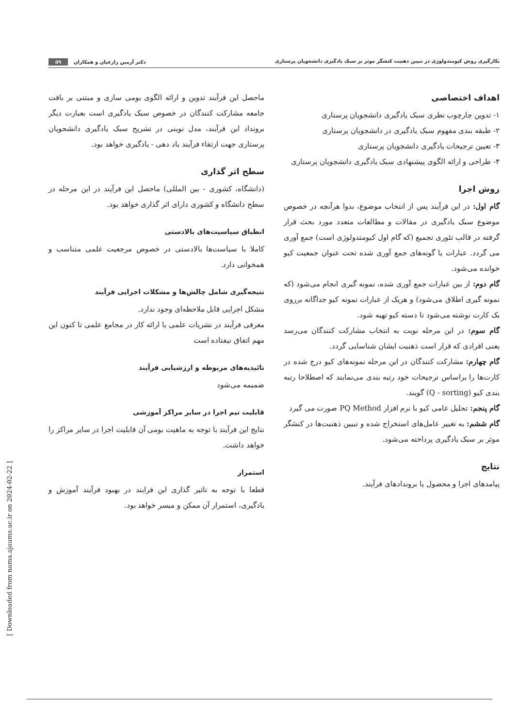بکارگیری روش کیومتدولوژی در تبیین ذهنیت کنشگر موثر بر سبک یادگیری دانشجویان پرستاری دکتر آرمین زارعیان و همکاران ۵۹
اهداف اختصاصی
۱- تدوین چارچوب نظری سبک یادگیری دانشجویان پرستاری
۲- طبقه بندی مفهوم سبک یادگیری در دانشجویان پرستاری
۳- تعیین ترجیحات یادگیری دانشجویان پرستاری
۴- طراحی و ارائه الگوی پیشنهادی سبک یادگیری دانشجویان پرستاری
روش اجرا
گام اول: در این فرآیند پس از انتخاب موضوع، بدوا هرآنچه در خصوص موضوع سبک یادگیری در مقالات و مطالعات متعدد مورد بحث قرار گرفته در قالب تئوری تجمیع (که گام اول کیومتدولوژی است) جمع آوری می گردد. عبارات یا گونه‌های جمع آوری شده تحت عنوان جمعیت کیو خوانده می‌شود.
گام دوم: از بین عبارات جمع آوری شده، نمونه گیری انجام می‌شود (که نمونه گیری اطلاق می‌شود) و هریک از عبارات نمونه کیو جداگانه برروی یک کارت نوشته می‌شود تا دسته کیو تهیه شود.
گام سوم: در این مرحله نوبت به انتخاب مشارکت کنندگان می‌رسد یعنی افرادی که قرار است ذهنیت ایشان شناسایی گردد.
گام چهارم: مشارکت کنندگان در این مرحله نمونه‌های کیو درج شده در کارت‌ها را براساس ترجیحات خود رتبه بندی می‌نمایند که اصطلاحا رتبه بندی کیو (Q - sorting) گویند.
گام پنجم: تحلیل عامی کیو با نرم افزار PQ Method صورت می گیرد
گام ششم: به تغییر عامل‌های استخراج شده و تبیین ذهنیت‌ها در کنشگر موثر بر سبک یادگیری پرداخته می‌شود.
نتایج
پیامدهای اجرا و محصول یا بروندادهای فرآیند.
ماحصل این فرآیند تدوین و ارائه الگوی بومی سازی و مبتنی بر بافت جامعه مشارکت کنندگان در خصوص سبک یادگیری است بعبارت دیگر برونداد این فرآیند، مدل نوینی در تشریح سبک یادگیری دانشجویان پرستاری جهت ارتقاء فرآیند یاد دهی - یادگیری خواهد بود.
سطح اثر گذاری
(دانشگاه، کشوری - بین المللی) ماحصل این فرآیند در این مرحله در سطح دانشگاه و کشوری دارای اثر گذاری خواهد بود.
انطباق سیاسیت‌های بالادستی
کاملا با سیاست‌ها بالادستی در خصوص مرجعیت علمی متناسب و همخوانی دارد.
نتیجه‌گیری شامل چالش‌ها و مشکلات اجرایی فرآیند
مشکل اجرایی قابل ملاحظه‌ای وجود ندارد.
معرفی فرآیند در نشریات علمی یا ارائه کار در مجامع علمی تا کنون این مهم اتفاق نیفتاده است
تائیدیه‌های مربوطه و ارزشیابی فرآیند
ضمیمه می‌شود
قابلیت تیم اجرا در سایر مراکز آموزشی
نتایج این فرآیند با توجه به ماهیت بومی آن قابلیت اجرا در سایر مراکز را خواهد داشت.
استمرار
قطعا با توجه به تاثیر گذاری این فرایند در بهبود فرآیند آموزش و یادگیری، استمرار آن ممکن و میسر خواهد بود.
[ Downloaded from nama.ajaums.ac.ir on 2024-02-22 ]